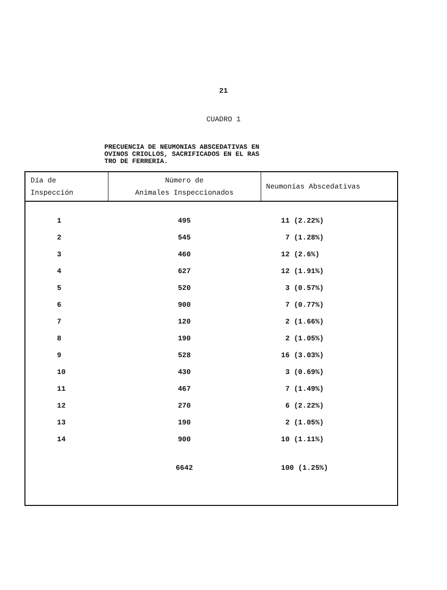21
CUADRO 1
PRECUENCIA DE NEUMONIAS ABSCEDATIVAS EN
OVINOS CRIOLLOS, SACRIFICADOS EN EL RAS
TRO DE FERRERIA.
| Día de Inspección | Número de Animales Inspeccionados | Neumonías Abscedativas |
| --- | --- | --- |
| 1 | 495 | 11 (2.22%) |
| 2 | 545 | 7 (1.28%) |
| 3 | 460 | 12 (2.6%) |
| 4 | 627 | 12 (1.91%) |
| 5 | 520 | 3 (0.57%) |
| 6 | 900 | 7 (0.77%) |
| 7 | 120 | 2 (1.66%) |
| 8 | 190 | 2 (1.05%) |
| 9 | 528 | 16 (3.03%) |
| 10 | 430 | 3 (0.69%) |
| 11 | 467 | 7 (1.49%) |
| 12 | 270 | 6 (2.22%) |
| 13 | 190 | 2 (1.05%) |
| 14 | 900 | 10 (1.11%) |
| | 6642 | 100 (1.25%) |